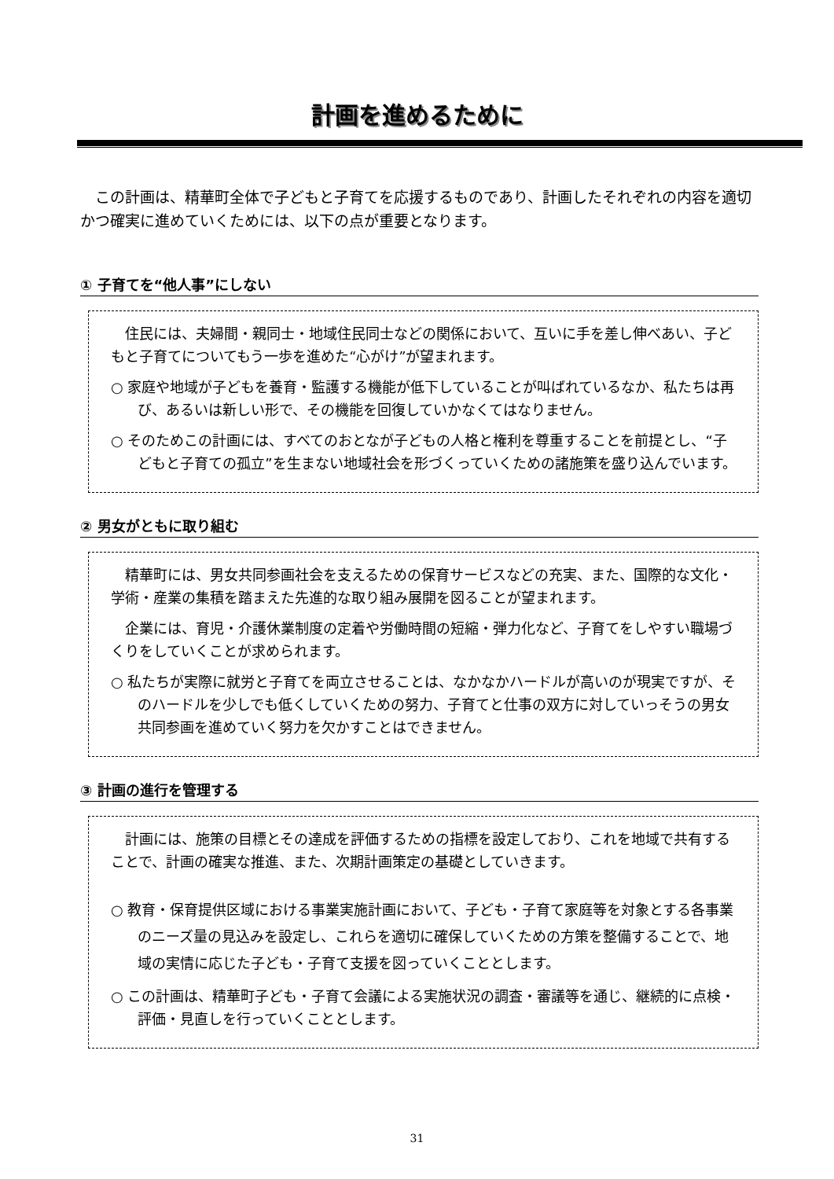計画を進めるために
この計画は、精華町全体で子どもと子育てを応援するものであり、計画したそれぞれの内容を適切かつ確実に進めていくためには、以下の点が重要となります。
① 子育てを“他人事”にしない
住民には、夫婦間・親同士・地域住民同士などの関係において、互いに手を差し伸べあい、子どもと子育てについてもう一歩を進めた“心がけ”が望まれます。
○ 家庭や地域が子どもを養育・監護する機能が低下していることが叫ばれているなか、私たちは再び、あるいは新しい形で、その機能を回復していかなくてはなりません。
○ そのためこの計画には、すべてのおとなが子どもの人格と権利を尊重することを前提とし、“子どもと子育ての孤立”を生まない地域社会を形づくっていくための諸施策を盛り込んでいます。
② 男女がともに取り組む
精華町には、男女共同参画社会を支えるための保育サービスなどの充実、また、国際的な文化・学術・産業の集積を踏まえた先進的な取り組み展開を図ることが望まれます。
企業には、育児・介護休業制度の定着や労働時間の短縮・弾力化など、子育てをしやすい職場づくりをしていくことが求められます。
○ 私たちが実際に就労と子育てを両立させることは、なかなかハードルが高いのが現実ですが、そのハードルを少しでも低くしていくための努力、子育てと仕事の双方に対していっそうの男女共同参画を進めていく努力を欠かすことはできません。
③ 計画の進行を管理する
計画には、施策の目標とその達成を評価するための指標を設定しており、これを地域で共有することで、計画の確実な推進、また、次期計画策定の基礎としていきます。
○ 教育・保育提供区域における事業実施計画において、子ども・子育て家庭等を対象とする各事業のニーズ量の見込みを設定し、これらを適切に確保していくための方策を整備することで、地域の実情に応じた子ども・子育て支援を図っていくこととします。
○ この計画は、精華町子ども・子育て会議による実施状況の調査・審議等を通じ、継続的に点検・評価・見直しを行っていくこととします。
31